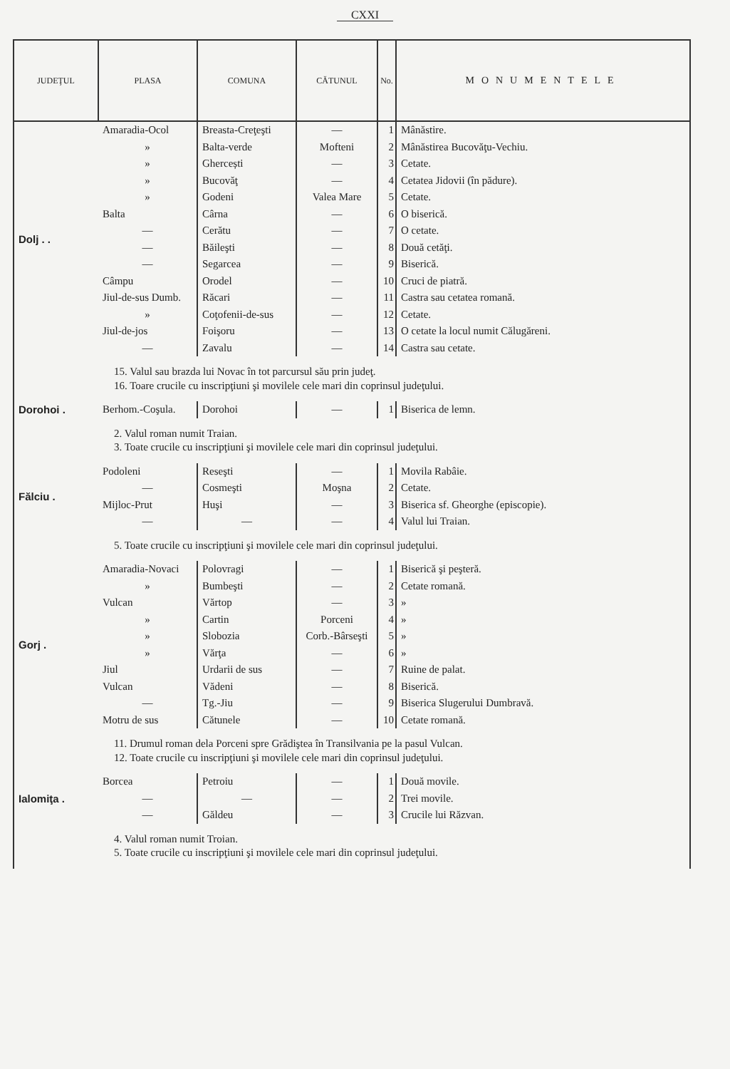CXXI
| JUDEŢUL | PLASA | COMUNA | CĂTUNUL | No. | MONUMENTELE |
| --- | --- | --- | --- | --- | --- |
| Dolj . . | Amaradia-Ocol | Breasta-Creţeşti | — | 1 | Mânăstire. |
| | » | Balta-verde | Mofteni | 2 | Mânăstirea Bucovăţu-Vechiu. |
| | » | Ghercești | — | 3 | Cetate. |
| | » | Bucovăţ | — | 4 | Cetatea Jidovii (în pădure). |
| | » | Godeni | Valea Mare | 5 | Cetate. |
| | Balta | Cârna | — | 6 | O biserică. |
| | — | Cerătu | — | 7 | O cetate. |
| | — | Băileşti | — | 8 | Două cetăţi. |
| | — | Segarcea | — | 9 | Biserică. |
| | Câmpu | Orodel | — | 10 | Cruci de piatră. |
| | Jiul-de-sus Dumb. | Răcari | — | 11 | Castra sau cetatea romană. |
| | » | Coţofenii-de-sus | — | 12 | Cetate. |
| | Jiul-de-jos | Foişoru | — | 13 | O cetate la locul numit Călugăreni. |
| | — | Zavalu | — | 14 | Castra sau cetate. |
| 15. Valul sau brazda lui Novac în tot parcursul său prin judeţ. 16. Toare crucile cu inscripţiuni şi movilele cele mari din coprinsul judeţului. | | | | | |
| Dorohoi . | Berhom.-Coşula. | Dorohoi | — | 1 | Biserica de lemn. |
| 2. Valul roman numit Traian. 3. Toate crucile cu inscripţiuni şi movilele cele mari din coprinsul judeţului. | | | | | |
| Fălciu . | Podoleni | Reseşti | — | 1 | Movila Rabâie. |
| | — | Cosmeşti | Moşna | 2 | Cetate. |
| | Mijloc-Prut | Huşi | — | 3 | Biserica sf. Gheorghe (episcopie). |
| | — | — | — | 4 | Valul lui Traian. |
| 5. Toate crucile cu inscripţiuni şi movilele cele mari din coprinsul judeţului. | | | | | |
| Gorj . | Amaradia-Novaci | Polovragi | — | 1 | Biserică şi peşteră. |
| | » | Bumbeşti | — | 2 | Cetate romană. |
| | Vulcan | Vărtop | — | 3 | » |
| | » | Cartin | Porceni | 4 | » |
| | » | Slobozia | Corb.-Bârseşti | 5 | » |
| | » | Vărţa | — | 6 | » |
| | Jiul | Urdarii de sus | — | 7 | Ruine de palat. |
| | Vulcan | Vădeni | — | 8 | Biserică. |
| | — | Tg.-Jiu | — | 9 | Biserica Slugerului Dumbravă. |
| | Motru de sus | Cătunele | — | 10 | Cetate romană. |
| 11. Drumul roman dela Porceni spre Grădiştea în Transilvania pe la pasul Vulcan. 12. Toate crucile cu inscripţiuni şi movilele cele mari din coprinsul judeţului. | | | | | |
| Ialomiţa . | Borcea | Petroiu | — | 1 | Două movile. |
| | — | — | — | 2 | Trei movile. |
| | — | Găldeu | — | 3 | Crucile lui Răzvan. |
| 4. Valul roman numit Troian. 5. Toate crucile cu inscripţiuni şi movilele cele mari din coprinsul judeţului. | | | | | |